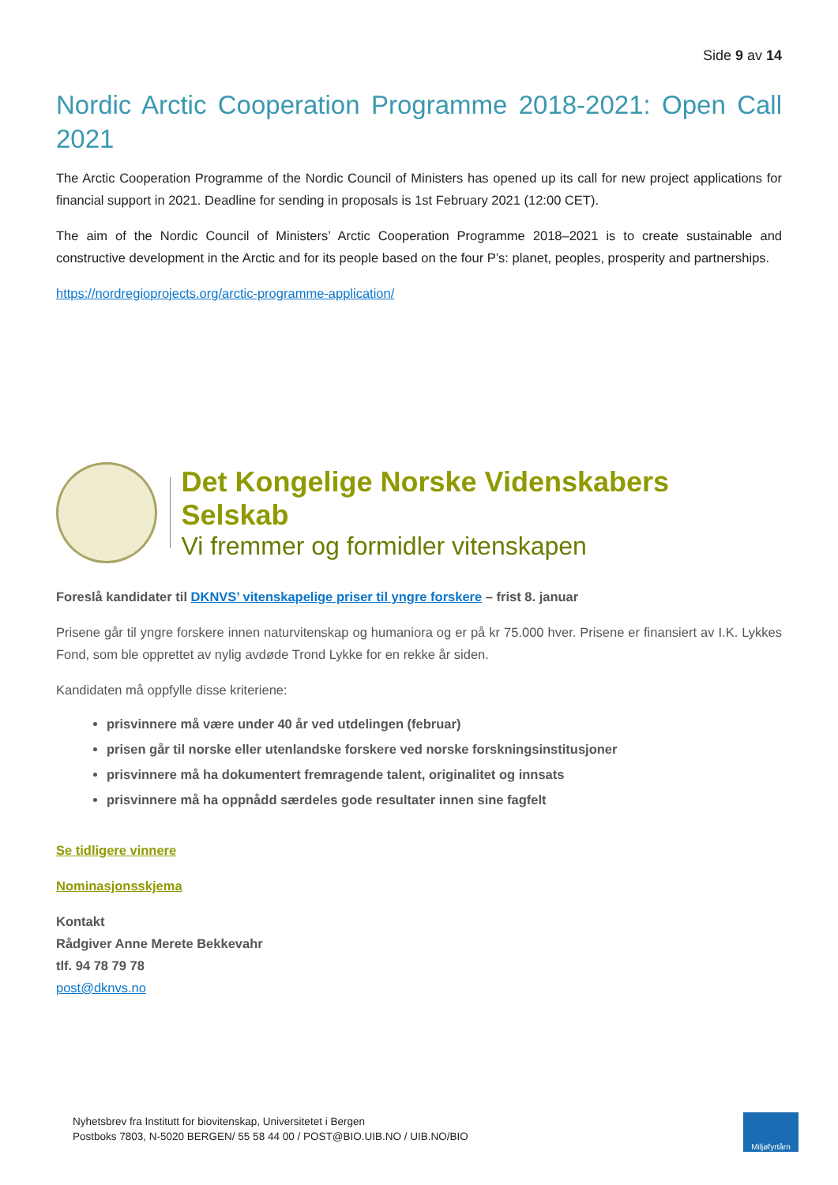Side 9 av 14
Nordic Arctic Cooperation Programme 2018-2021: Open Call
2021
The Arctic Cooperation Programme of the Nordic Council of Ministers has opened up its call for new project applications for financial support in 2021. Deadline for sending in proposals is 1st February 2021 (12:00 CET).
The aim of the Nordic Council of Ministers’ Arctic Cooperation Programme 2018–2021 is to create sustainable and constructive development in the Arctic and for its people based on the four P’s: planet, peoples, prosperity and partnerships.
https://nordregioprojects.org/arctic-programme-application/
Det Kongelige Norske Videnskabers Selskab
Vi fremmer og formidler vitenskapen
Foreslå kandidater til DKNVS’ vitenskapelige priser til yngre forskere – frist 8. januar
Prisene går til yngre forskere innen naturvitenskap og humaniora og er på kr 75.000 hver. Prisene er finansiert av I.K. Lykkes Fond, som ble opprettet av nylig avdøde Trond Lykke for en rekke år siden.
Kandidaten må oppfylle disse kriteriene:
prisvinnere må være under 40 år ved utdelingen (februar)
prisen går til norske eller utenlandske forskere ved norske forskningsinstitusjoner
prisvinnere må ha dokumentert fremragende talent, originalitet og innsats
prisvinnere må ha oppnådd særdeles gode resultater innen sine fagfelt
Se tidligere vinnere
Nominasjonsskjema
Kontakt
Rådgiver Anne Merete Bekkevahr
tlf. 94 78 79 78
post@dknvs.no
Nyhetsbrev fra Institutt for biovitenskap, Universitetet i Bergen
Postboks 7803, N-5020 BERGEN/ 55 58 44 00 / POST@BIO.UIB.NO / UIB.NO/BIO
Miljøfyrtårn